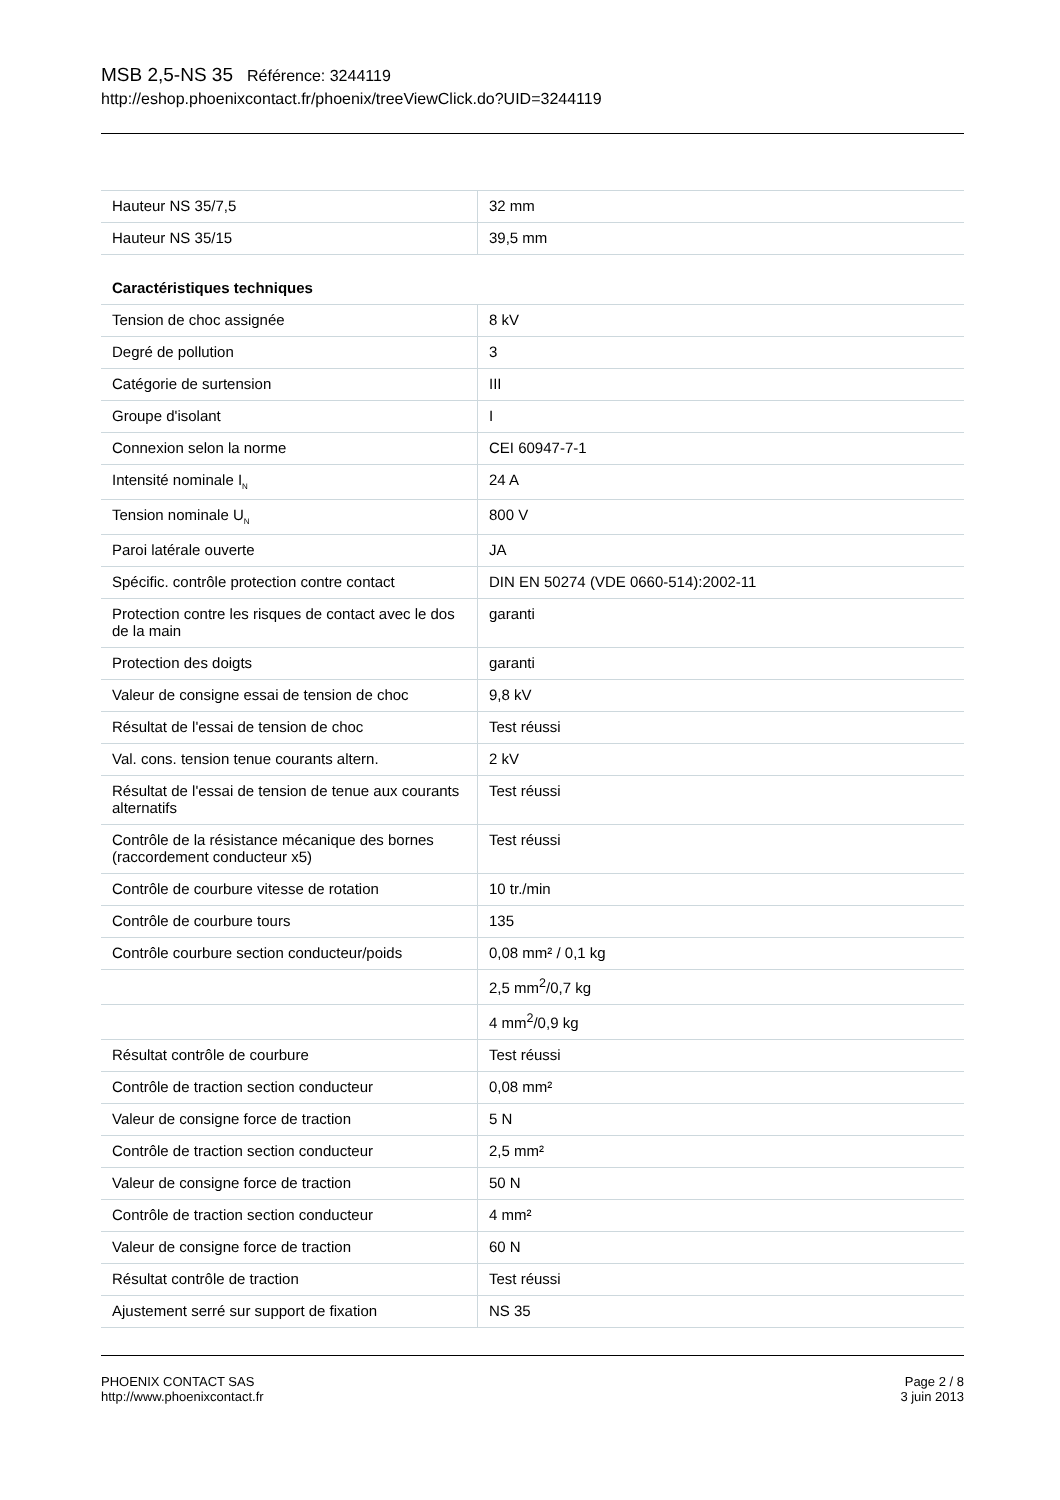MSB 2,5-NS 35 Référence: 3244119
http://eshop.phoenixcontact.fr/phoenix/treeViewClick.do?UID=3244119
| Hauteur NS 35/7,5 | 32 mm |
| Hauteur NS 35/15 | 39,5 mm |
| Caractéristiques techniques | |
| Tension de choc assignée | 8 kV |
| Degré de pollution | 3 |
| Catégorie de surtension | III |
| Groupe d'isolant | I |
| Connexion selon la norme | CEI 60947-7-1 |
| Intensité nominale I<sub>N</sub> | 24 A |
| Tension nominale U<sub>N</sub> | 800 V |
| Paroi latérale ouverte | JA |
| Spécific. contrôle protection contre contact | DIN EN 50274 (VDE 0660-514):2002-11 |
| Protection contre les risques de contact avec le dos de la main | garanti |
| Protection des doigts | garanti |
| Valeur de consigne essai de tension de choc | 9,8 kV |
| Résultat de l'essai de tension de choc | Test réussi |
| Val. cons. tension tenue courants altern. | 2 kV |
| Résultat de l'essai de tension de tenue aux courants alternatifs | Test réussi |
| Contrôle de la résistance mécanique des bornes (raccordement conducteur x5) | Test réussi |
| Contrôle de courbure vitesse de rotation | 10 tr./min |
| Contrôle de courbure tours | 135 |
| Contrôle courbure section conducteur/poids | 0,08 mm² / 0,1 kg |
| | 2,5 mm<sup>2</sup>/0,7 kg |
| | 4 mm<sup>2</sup>/0,9 kg |
| Résultat contrôle de courbure | Test réussi |
| Contrôle de traction section conducteur | 0,08 mm² |
| Valeur de consigne force de traction | 5 N |
| Contrôle de traction section conducteur | 2,5 mm² |
| Valeur de consigne force de traction | 50 N |
| Contrôle de traction section conducteur | 4 mm² |
| Valeur de consigne force de traction | 60 N |
| Résultat contrôle de traction | Test réussi |
| Ajustement serré sur support de fixation | NS 35 |
PHOENIX CONTACT SAS
http://www.phoenixcontact.fr
Page 2 / 8
3 juin 2013